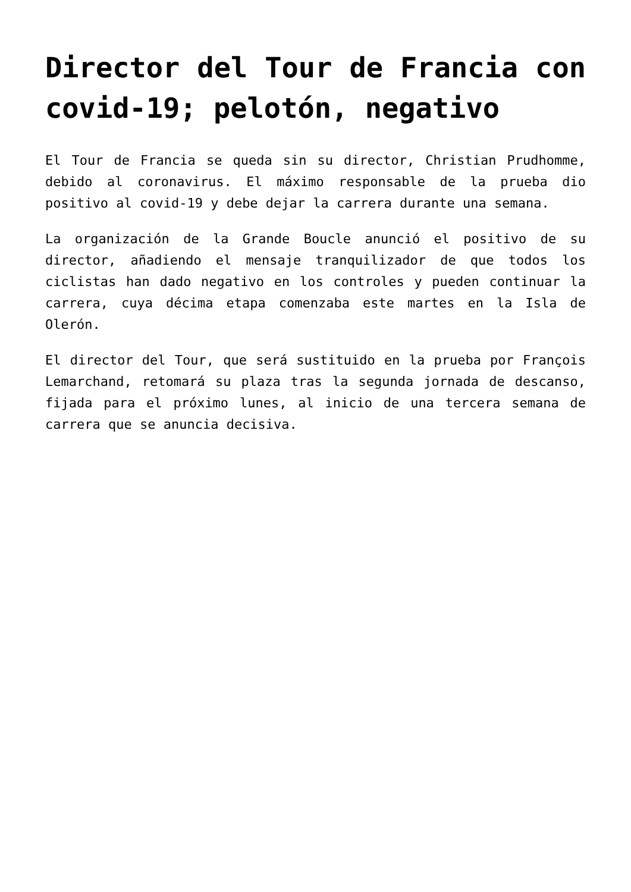Director del Tour de Francia con covid-19; pelotón, negativo
El Tour de Francia se queda sin su director, Christian Prudhomme, debido al coronavirus. El máximo responsable de la prueba dio positivo al covid-19 y debe dejar la carrera durante una semana.
La organización de la Grande Boucle anunció el positivo de su director, añadiendo el mensaje tranquilizador de que todos los ciclistas han dado negativo en los controles y pueden continuar la carrera, cuya décima etapa comenzaba este martes en la Isla de Olerón.
El director del Tour, que será sustituido en la prueba por François Lemarchand, retomará su plaza tras la segunda jornada de descanso, fijada para el próximo lunes, al inicio de una tercera semana de carrera que se anuncia decisiva.